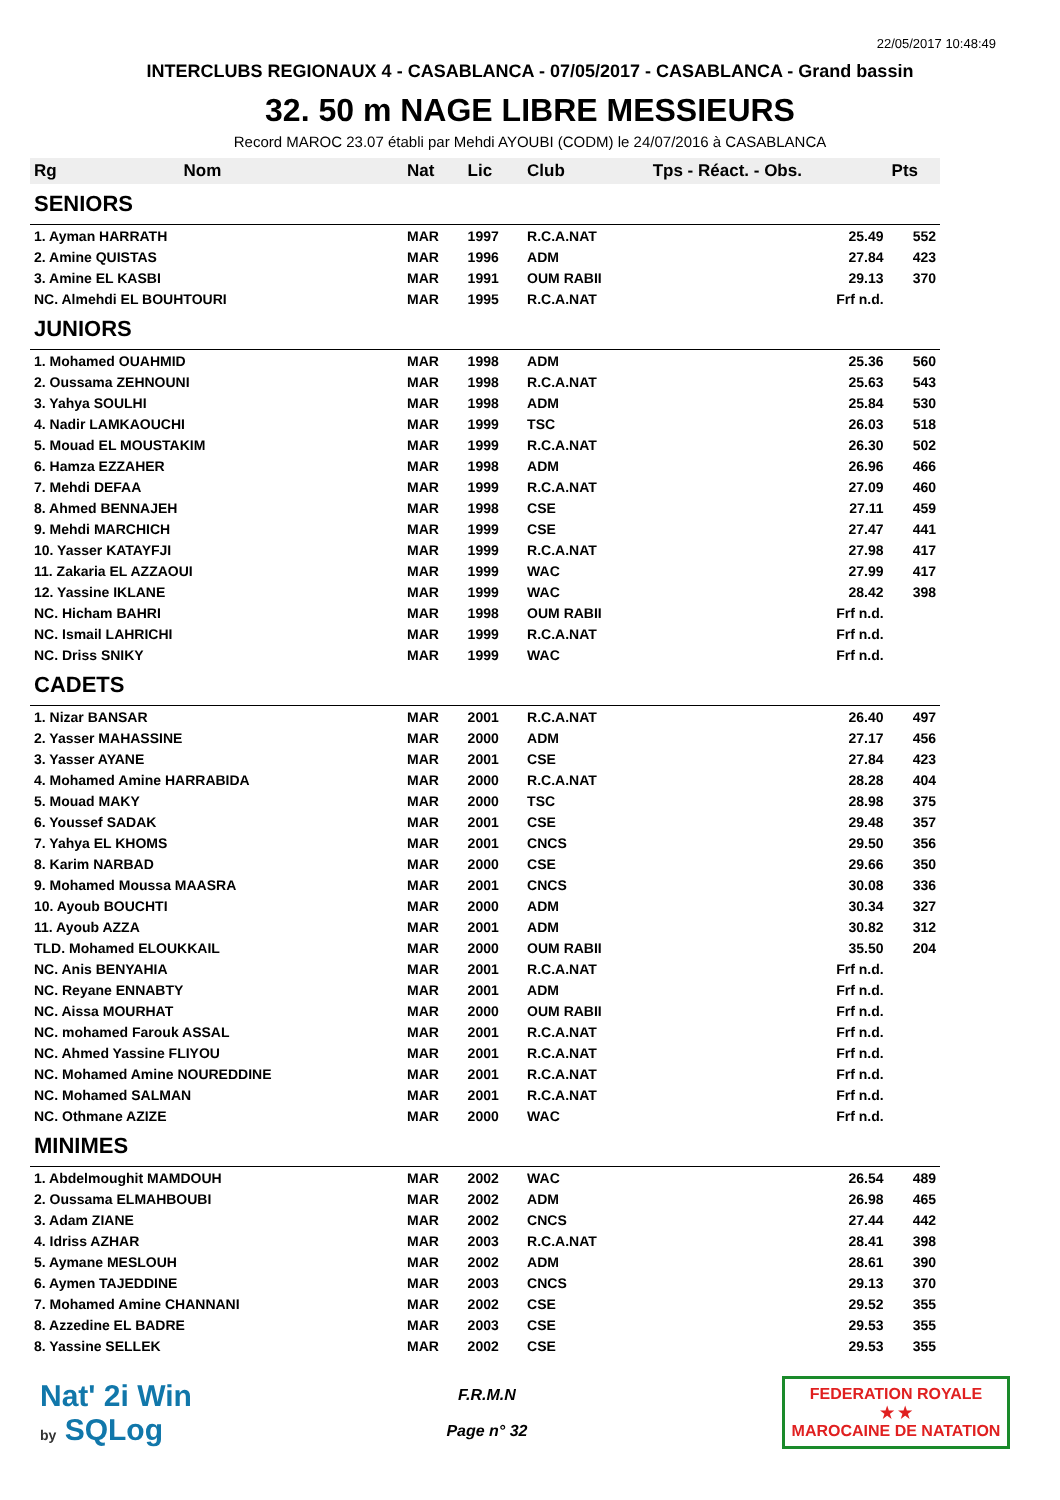22/05/2017 10:48:49
INTERCLUBS REGIONAUX 4 - CASABLANCA - 07/05/2017 - CASABLANCA - Grand bassin
32. 50 m NAGE LIBRE MESSIEURS
Record MAROC 23.07 établi par Mehdi AYOUBI (CODM) le 24/07/2016 à CASABLANCA
| Rg | Nom | Nat | Lic | Club | Tps - Réact. - Obs. | Pts |
| --- | --- | --- | --- | --- | --- | --- |
| SENIORS | | | | | | |
| 1. Ayman HARRATH | | MAR | 1997 | R.C.A.NAT | 25.49 | 552 |
| 2. Amine QUISTAS | | MAR | 1996 | ADM | 27.84 | 423 |
| 3. Amine EL KASBI | | MAR | 1991 | OUM RABII | 29.13 | 370 |
| NC. Almehdi EL BOUHTOURI | | MAR | 1995 | R.C.A.NAT | Frf n.d. | |
| JUNIORS | | | | | | |
| 1. Mohamed OUAHMID | | MAR | 1998 | ADM | 25.36 | 560 |
| 2. Oussama ZEHNOUNI | | MAR | 1998 | R.C.A.NAT | 25.63 | 543 |
| 3. Yahya SOULHI | | MAR | 1998 | ADM | 25.84 | 530 |
| 4. Nadir LAMKAOUCHI | | MAR | 1999 | TSC | 26.03 | 518 |
| 5. Mouad EL MOUSTAKIM | | MAR | 1999 | R.C.A.NAT | 26.30 | 502 |
| 6. Hamza EZZAHER | | MAR | 1998 | ADM | 26.96 | 466 |
| 7. Mehdi DEFAA | | MAR | 1999 | R.C.A.NAT | 27.09 | 460 |
| 8. Ahmed BENNAJEH | | MAR | 1998 | CSE | 27.11 | 459 |
| 9. Mehdi MARCHICH | | MAR | 1999 | CSE | 27.47 | 441 |
| 10. Yasser KATAYFJI | | MAR | 1999 | R.C.A.NAT | 27.98 | 417 |
| 11. Zakaria EL AZZAOUI | | MAR | 1999 | WAC | 27.99 | 417 |
| 12. Yassine IKLANE | | MAR | 1999 | WAC | 28.42 | 398 |
| NC. Hicham BAHRI | | MAR | 1998 | OUM RABII | Frf n.d. | |
| NC. Ismail LAHRICHI | | MAR | 1999 | R.C.A.NAT | Frf n.d. | |
| NC. Driss SNIKY | | MAR | 1999 | WAC | Frf n.d. | |
| CADETS | | | | | | |
| 1. Nizar BANSAR | | MAR | 2001 | R.C.A.NAT | 26.40 | 497 |
| 2. Yasser MAHASSINE | | MAR | 2000 | ADM | 27.17 | 456 |
| 3. Yasser AYANE | | MAR | 2001 | CSE | 27.84 | 423 |
| 4. Mohamed Amine HARRABIDA | | MAR | 2000 | R.C.A.NAT | 28.28 | 404 |
| 5. Mouad MAKY | | MAR | 2000 | TSC | 28.98 | 375 |
| 6. Youssef SADAK | | MAR | 2001 | CSE | 29.48 | 357 |
| 7. Yahya EL KHOMS | | MAR | 2001 | CNCS | 29.50 | 356 |
| 8. Karim NARBAD | | MAR | 2000 | CSE | 29.66 | 350 |
| 9. Mohamed Moussa MAASRA | | MAR | 2001 | CNCS | 30.08 | 336 |
| 10. Ayoub BOUCHTI | | MAR | 2000 | ADM | 30.34 | 327 |
| 11. Ayoub AZZA | | MAR | 2001 | ADM | 30.82 | 312 |
| TLD. Mohamed ELOUKKAIL | | MAR | 2000 | OUM RABII | 35.50 | 204 |
| NC. Anis BENYAHIA | | MAR | 2001 | R.C.A.NAT | Frf n.d. | |
| NC. Reyane ENNABTY | | MAR | 2001 | ADM | Frf n.d. | |
| NC. Aissa MOURHAT | | MAR | 2000 | OUM RABII | Frf n.d. | |
| NC. mohamed Farouk ASSAL | | MAR | 2001 | R.C.A.NAT | Frf n.d. | |
| NC. Ahmed Yassine FLIYOU | | MAR | 2001 | R.C.A.NAT | Frf n.d. | |
| NC. Mohamed Amine NOUREDDINE | | MAR | 2001 | R.C.A.NAT | Frf n.d. | |
| NC. Mohamed SALMAN | | MAR | 2001 | R.C.A.NAT | Frf n.d. | |
| NC. Othmane AZIZE | | MAR | 2000 | WAC | Frf n.d. | |
| MINIMES | | | | | | |
| 1. Abdelmoughit MAMDOUH | | MAR | 2002 | WAC | 26.54 | 489 |
| 2. Oussama ELMAHBOUBI | | MAR | 2002 | ADM | 26.98 | 465 |
| 3. Adam ZIANE | | MAR | 2002 | CNCS | 27.44 | 442 |
| 4. Idriss AZHAR | | MAR | 2003 | R.C.A.NAT | 28.41 | 398 |
| 5. Aymane MESLOUH | | MAR | 2002 | ADM | 28.61 | 390 |
| 6. Aymen TAJEDDINE | | MAR | 2003 | CNCS | 29.13 | 370 |
| 7. Mohamed Amine CHANNANI | | MAR | 2002 | CSE | 29.52 | 355 |
| 8. Azzedine EL BADRE | | MAR | 2003 | CSE | 29.53 | 355 |
| 8. Yassine SELLEK | | MAR | 2002 | CSE | 29.53 | 355 |
Nat' 2i Win
by SQLog
F.R.M.N
Page n° 32
FEDERATION ROYALE
★ ★
MAROCAINE DE NATATION